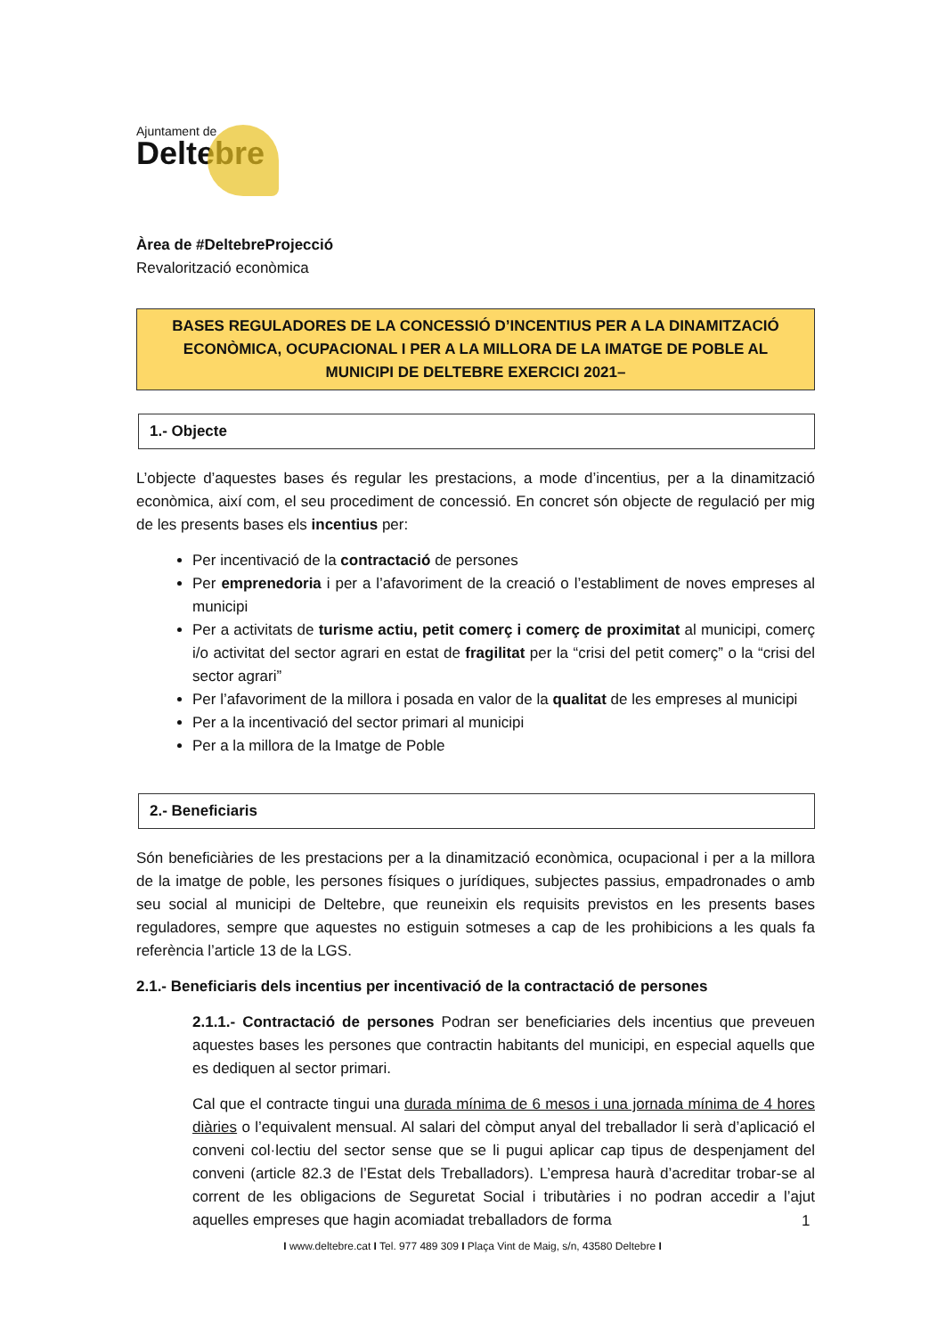Ajuntament de
Deltebre
Àrea de #DeltebreProjecció
Revalorització econòmica
BASES REGULADORES DE LA CONCESSIÓ D’INCENTIUS PER A LA DINAMITZACIÓ ECONÒMICA, OCUPACIONAL I PER A LA MILLORA DE LA IMATGE DE POBLE AL MUNICIPI DE DELTEBRE EXERCICI 2021–
1.- Objecte
L’objecte d’aquestes bases és regular les prestacions, a mode d’incentius, per a la dinamització econòmica, així com, el seu procediment de concessió. En concret són objecte de regulació per mig de les presents bases els incentius per:
Per incentivació de la contractació de persones
Per emprenedoria i per a l’afavoriment de la creació o l’establiment de noves empreses al municipi
Per a activitats de turisme actiu, petit comerç i comerç de proximitat al municipi, comerç i/o activitat del sector agrari en estat de fragilitat per la “crisi del petit comerç” o la “crisi del sector agrari”
Per l’afavoriment de la millora i posada en valor de la qualitat de les empreses al municipi
Per a la incentivació del sector primari al municipi
Per a la millora de la Imatge de Poble
2.- Beneficiaris
Són beneficiàries de les prestacions per a la dinamització econòmica, ocupacional i per a la millora de la imatge de poble, les persones físiques o jurídiques, subjectes passius, empadronades o amb seu social al municipi de Deltebre, que reuneixin els requisits previstos en les presents bases reguladores, sempre que aquestes no estiguin sotmeses a cap de les prohibicions a les quals fa referència l’article 13 de la LGS.
2.1.- Beneficiaris dels incentius per incentivació de la contractació de persones
2.1.1.- Contractació de persones Podran ser beneficiaries dels incentius que preveuen aquestes bases les persones que contractin habitants del municipi, en especial aquells que es dediquen al sector primari.
Cal que el contracte tingui una durada mínima de 6 mesos i una jornada mínima de 4 hores diàries o l’equivalent mensual. Al salari del còmput anyal del treballador li serà d’aplicació el conveni col·lectiu del sector sense que se li pugui aplicar cap tipus de despenjament del conveni (article 82.3 de l’Estat dels Treballadors). L’empresa haurà d’acreditar trobar-se al corrent de les obligacions de Seguretat Social i tributàries i no podran accedir a l’ajut aquelles empreses que hagin acomiadat treballadors de forma
1
I www.deltebre.cat I Tel. 977 489 309 I Plaça Vint de Maig, s/n, 43580 Deltebre I